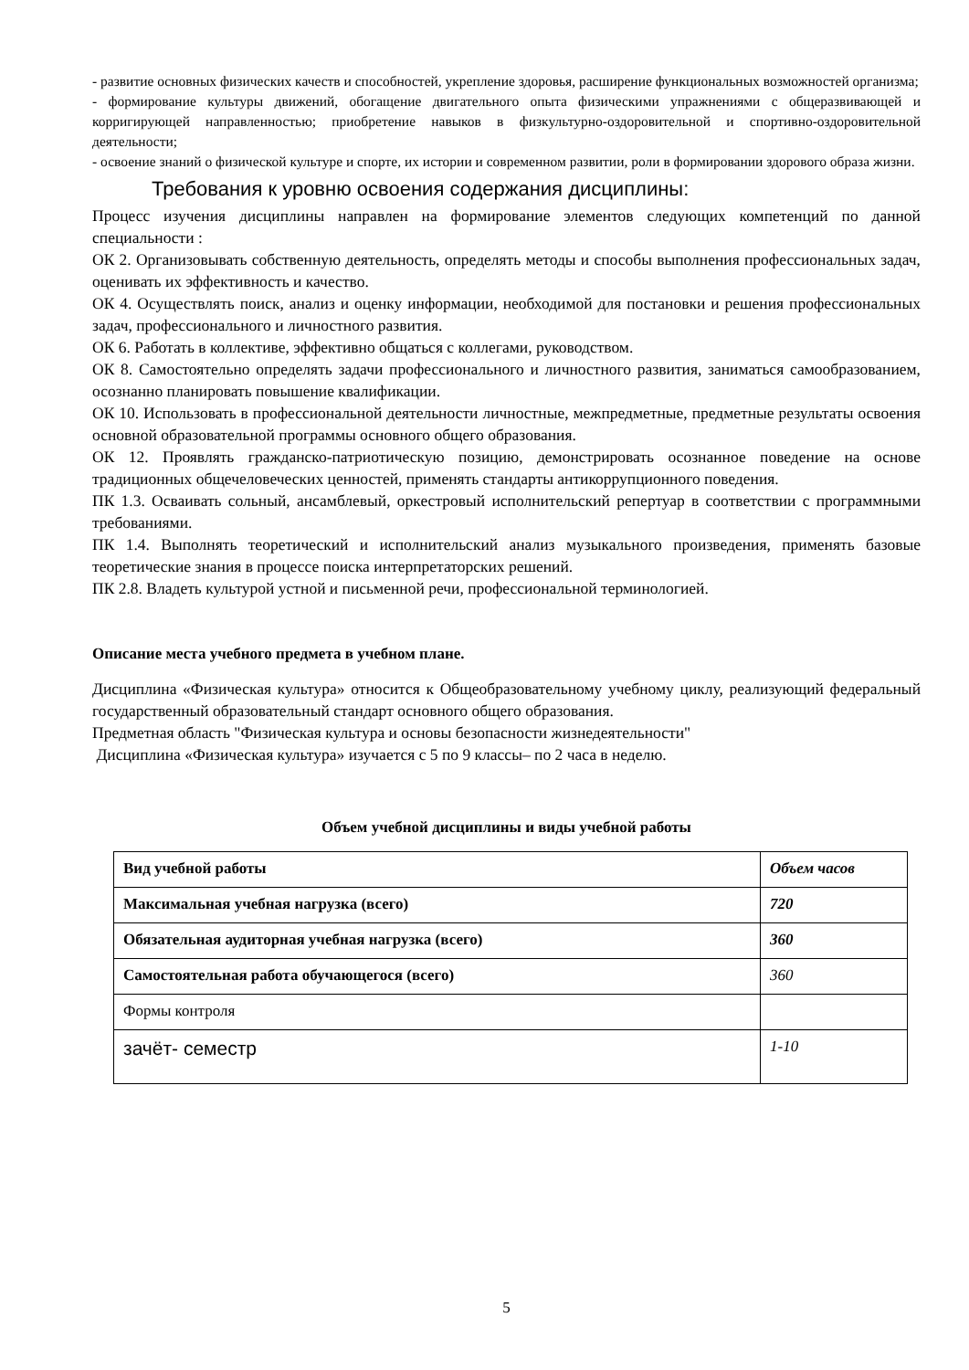- развитие основных физических качеств и способностей, укрепление здоровья, расширение функциональных возможностей организма;
- формирование культуры движений, обогащение двигательного опыта физическими упражнениями с общеразвивающей и корригирующей направленностью; приобретение навыков в физкультурно-оздоровительной и спортивно-оздоровительной деятельности;
- освоение знаний о физической культуре и спорте, их истории и современном развитии, роли в формировании здорового образа жизни.
Требования к уровню освоения содержания дисциплины:
Процесс изучения дисциплины направлен на формирование элементов следующих компетенций по данной специальности :
ОК 2. Организовывать собственную деятельность, определять методы и способы выполнения профессиональных задач, оценивать их эффективность и качество.
ОК 4. Осуществлять поиск, анализ и оценку информации, необходимой для постановки и решения профессиональных задач, профессионального и личностного развития.
ОК 6. Работать в коллективе, эффективно общаться с коллегами, руководством.
ОК 8. Самостоятельно определять задачи профессионального и личностного развития, заниматься самообразованием, осознанно планировать повышение квалификации.
ОК 10. Использовать в профессиональной деятельности личностные, межпредметные, предметные результаты освоения основной образовательной программы основного общего образования.
ОК 12. Проявлять гражданско-патриотическую позицию, демонстрировать осознанное поведение на основе традиционных общечеловеческих ценностей, применять стандарты антикоррупционного поведения.
ПК 1.3. Осваивать сольный, ансамблевый, оркестровый исполнительский репертуар в соответствии с программными требованиями.
ПК 1.4. Выполнять теоретический и исполнительский анализ музыкального произведения, применять базовые теоретические знания в процессе поиска интерпретаторских решений.
ПК 2.8. Владеть культурой устной и письменной речи, профессиональной терминологией.
Описание места учебного предмета в учебном плане.
Дисциплина «Физическая культура» относится к Общеобразовательному учебному циклу, реализующий федеральный государственный образовательный стандарт основного общего образования.
Предметная область "Физическая культура и основы безопасности жизнедеятельности"
Дисциплина «Физическая культура» изучается с 5 по 9 классы– по 2 часа в неделю.
Объем учебной дисциплины и виды учебной работы
| Вид учебной работы | Объем часов |
| Максимальная учебная нагрузка (всего) | 720 |
| Обязательная аудиторная учебная нагрузка (всего) | 360 |
| Самостоятельная работа обучающегося (всего) | 360 |
| Формы контроля | |
| зачёт- семестр | 1-10 |
5